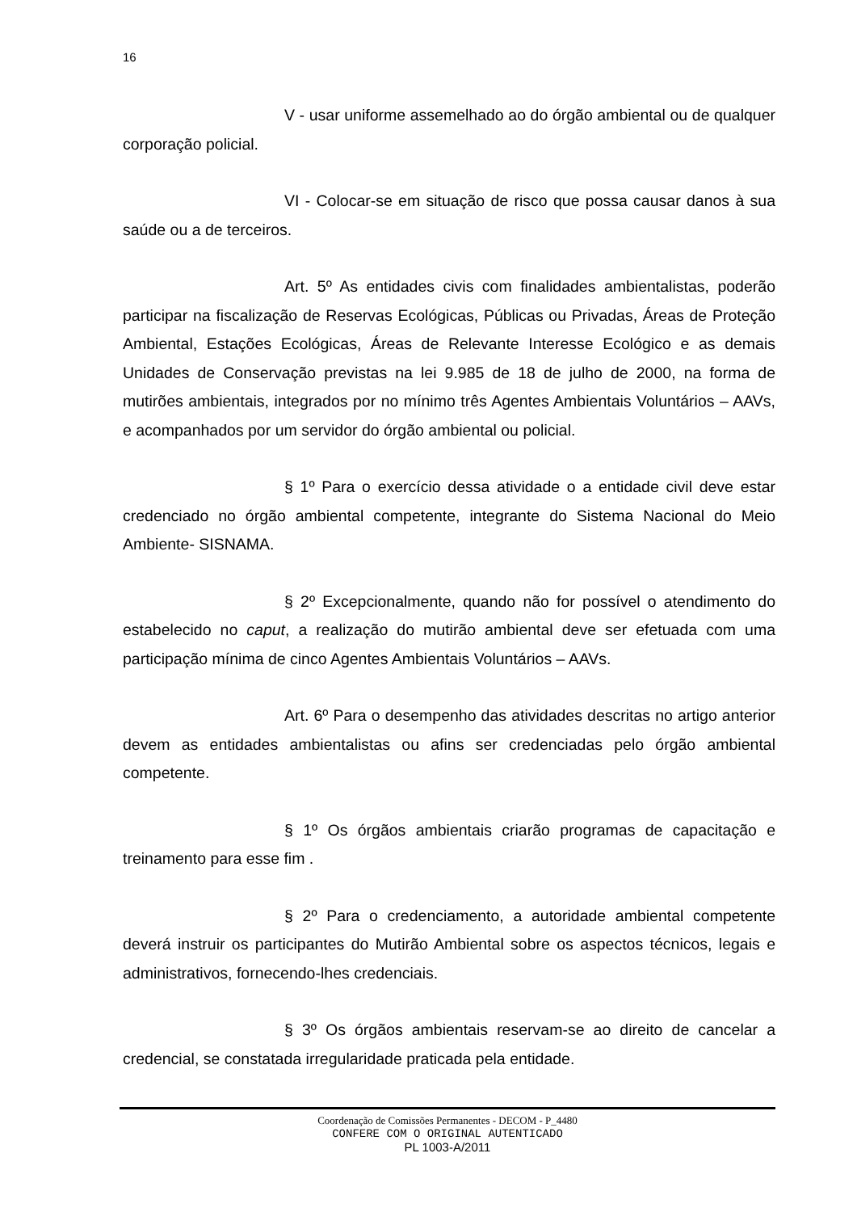16
V - usar uniforme assemelhado ao do órgão ambiental ou de qualquer corporação policial.
VI - Colocar-se em situação de risco que possa causar danos à sua saúde ou a de terceiros.
Art. 5º As entidades civis com finalidades ambientalistas, poderão participar na fiscalização de Reservas Ecológicas, Públicas ou Privadas, Áreas de Proteção Ambiental, Estações Ecológicas, Áreas de Relevante Interesse Ecológico e as demais Unidades de Conservação previstas na lei 9.985 de 18 de julho de 2000, na forma de mutirões ambientais, integrados por no mínimo três Agentes Ambientais Voluntários – AAVs, e acompanhados por um servidor do órgão ambiental ou policial.
§ 1º Para o exercício dessa atividade o a entidade civil deve estar credenciado no órgão ambiental competente, integrante do Sistema Nacional do Meio Ambiente- SISNAMA.
§ 2º Excepcionalmente, quando não for possível o atendimento do estabelecido no caput, a realização do mutirão ambiental deve ser efetuada com uma participação mínima de cinco Agentes Ambientais Voluntários – AAVs.
Art. 6º Para o desempenho das atividades descritas no artigo anterior devem as entidades ambientalistas ou afins ser credenciadas pelo órgão ambiental competente.
§ 1º Os órgãos ambientais criarão programas de capacitação e treinamento para esse fim .
§ 2º Para o credenciamento, a autoridade ambiental competente deverá instruir os participantes do Mutirão Ambiental sobre os aspectos técnicos, legais e administrativos, fornecendo-lhes credenciais.
§ 3º Os órgãos ambientais reservam-se ao direito de cancelar a credencial, se constatada irregularidade praticada pela entidade.
Coordenação de Comissões Permanentes - DECOM - P_4480
CONFERE COM O ORIGINAL AUTENTICADO
PL 1003-A/2011